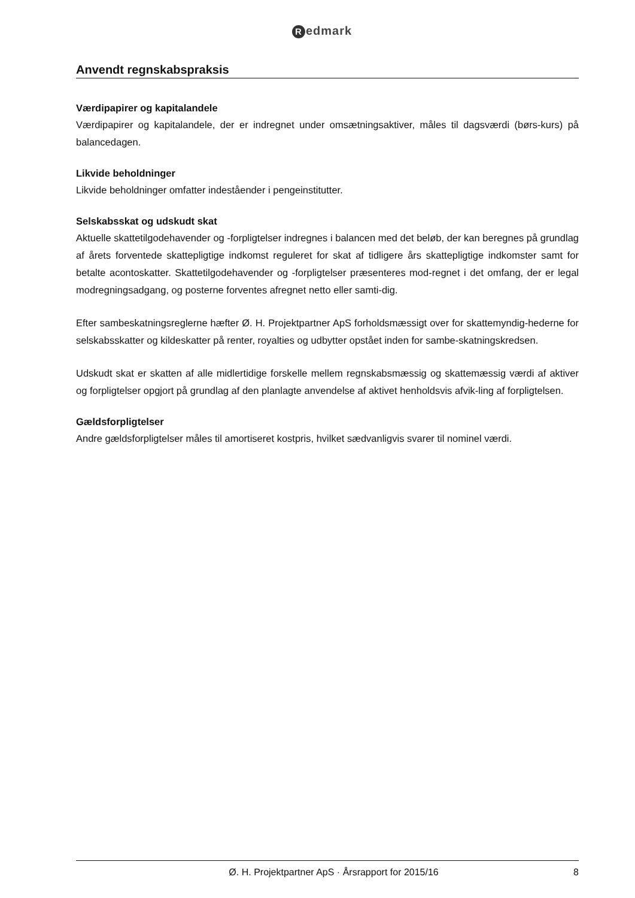Redmark
Anvendt regnskabspraksis
Værdipapirer og kapitalandele
Værdipapirer og kapitalandele, der er indregnet under omsætningsaktiver, måles til dagsværdi (børs-kurs) på balancedagen.
Likvide beholdninger
Likvide beholdninger omfatter indeståender i pengeinstitutter.
Selskabsskat og udskudt skat
Aktuelle skattetilgodehavender og -forpligtelser indregnes i balancen med det beløb, der kan beregnes på grundlag af årets forventede skattepligtige indkomst reguleret for skat af tidligere års skattepligtige indkomster samt for betalte acontoskatter. Skattetilgodehavender og -forpligtelser præsenteres mod-regnet i det omfang, der er legal modregningsadgang, og posterne forventes afregnet netto eller samti-dig.
Efter sambeskatningsreglerne hæfter Ø. H. Projektpartner ApS forholdsmæssigt over for skattemyndig-hederne for selskabsskatter og kildeskatter på renter, royalties og udbytter opstået inden for sambe-skatningskredsen.
Udskudt skat er skatten af alle midlertidige forskelle mellem regnskabsmæssig og skattemæssig værdi af aktiver og forpligtelser opgjort på grundlag af den planlagte anvendelse af aktivet henholdsvis afvik-ling af forpligtelsen.
Gældsforpligtelser
Andre gældsforpligtelser måles til amortiseret kostpris, hvilket sædvanligvis svarer til nominel værdi.
Ø. H. Projektpartner ApS · Årsrapport for 2015/16
8